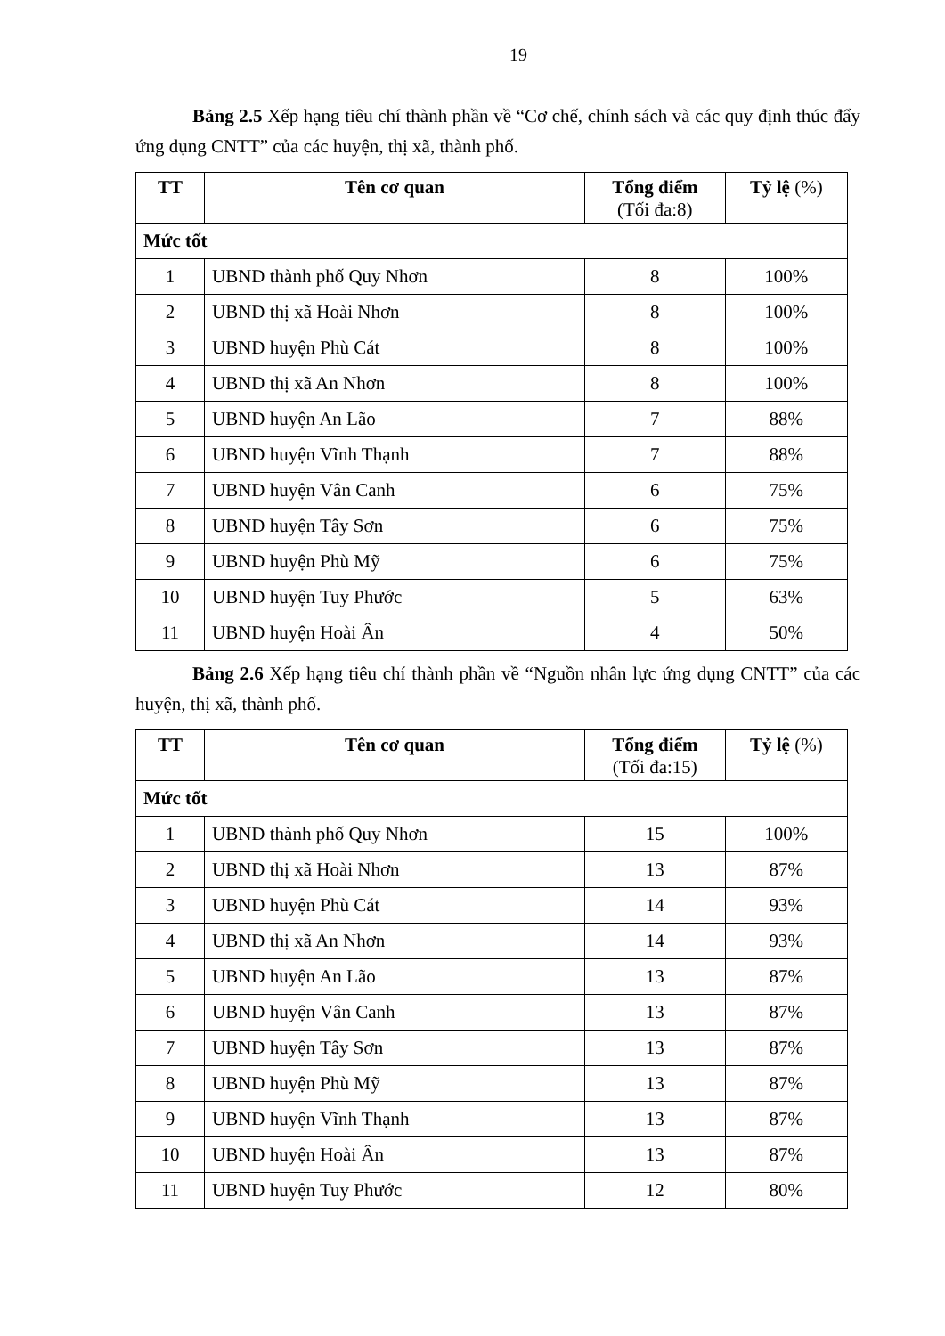19
Bảng 2.5 Xếp hạng tiêu chí thành phần về “Cơ chế, chính sách và các quy định thúc đẩy ứng dụng CNTT” của các huyện, thị xã, thành phố.
| TT | Tên cơ quan | Tổng điểm (Tối đa:8) | Tỷ lệ (%) |
| --- | --- | --- | --- |
| Mức tốt | | | |
| 1 | UBND thành phố Quy Nhơn | 8 | 100% |
| 2 | UBND thị xã Hoài Nhơn | 8 | 100% |
| 3 | UBND huyện Phù Cát | 8 | 100% |
| 4 | UBND thị xã An Nhơn | 8 | 100% |
| 5 | UBND huyện An Lão | 7 | 88% |
| 6 | UBND huyện Vĩnh Thạnh | 7 | 88% |
| 7 | UBND huyện Vân Canh | 6 | 75% |
| 8 | UBND huyện Tây Sơn | 6 | 75% |
| 9 | UBND huyện Phù Mỹ | 6 | 75% |
| 10 | UBND huyện Tuy Phước | 5 | 63% |
| 11 | UBND huyện Hoài Ân | 4 | 50% |
Bảng 2.6 Xếp hạng tiêu chí thành phần về “Nguồn nhân lực ứng dụng CNTT” của các huyện, thị xã, thành phố.
| TT | Tên cơ quan | Tổng điểm (Tối đa:15) | Tỷ lệ (%) |
| --- | --- | --- | --- |
| Mức tốt | | | |
| 1 | UBND thành phố Quy Nhơn | 15 | 100% |
| 2 | UBND thị xã Hoài Nhơn | 13 | 87% |
| 3 | UBND huyện Phù Cát | 14 | 93% |
| 4 | UBND thị xã An Nhơn | 14 | 93% |
| 5 | UBND huyện An Lão | 13 | 87% |
| 6 | UBND huyện Vân Canh | 13 | 87% |
| 7 | UBND huyện Tây Sơn | 13 | 87% |
| 8 | UBND huyện Phù Mỹ | 13 | 87% |
| 9 | UBND huyện Vĩnh Thạnh | 13 | 87% |
| 10 | UBND huyện Hoài Ân | 13 | 87% |
| 11 | UBND huyện Tuy Phước | 12 | 80% |